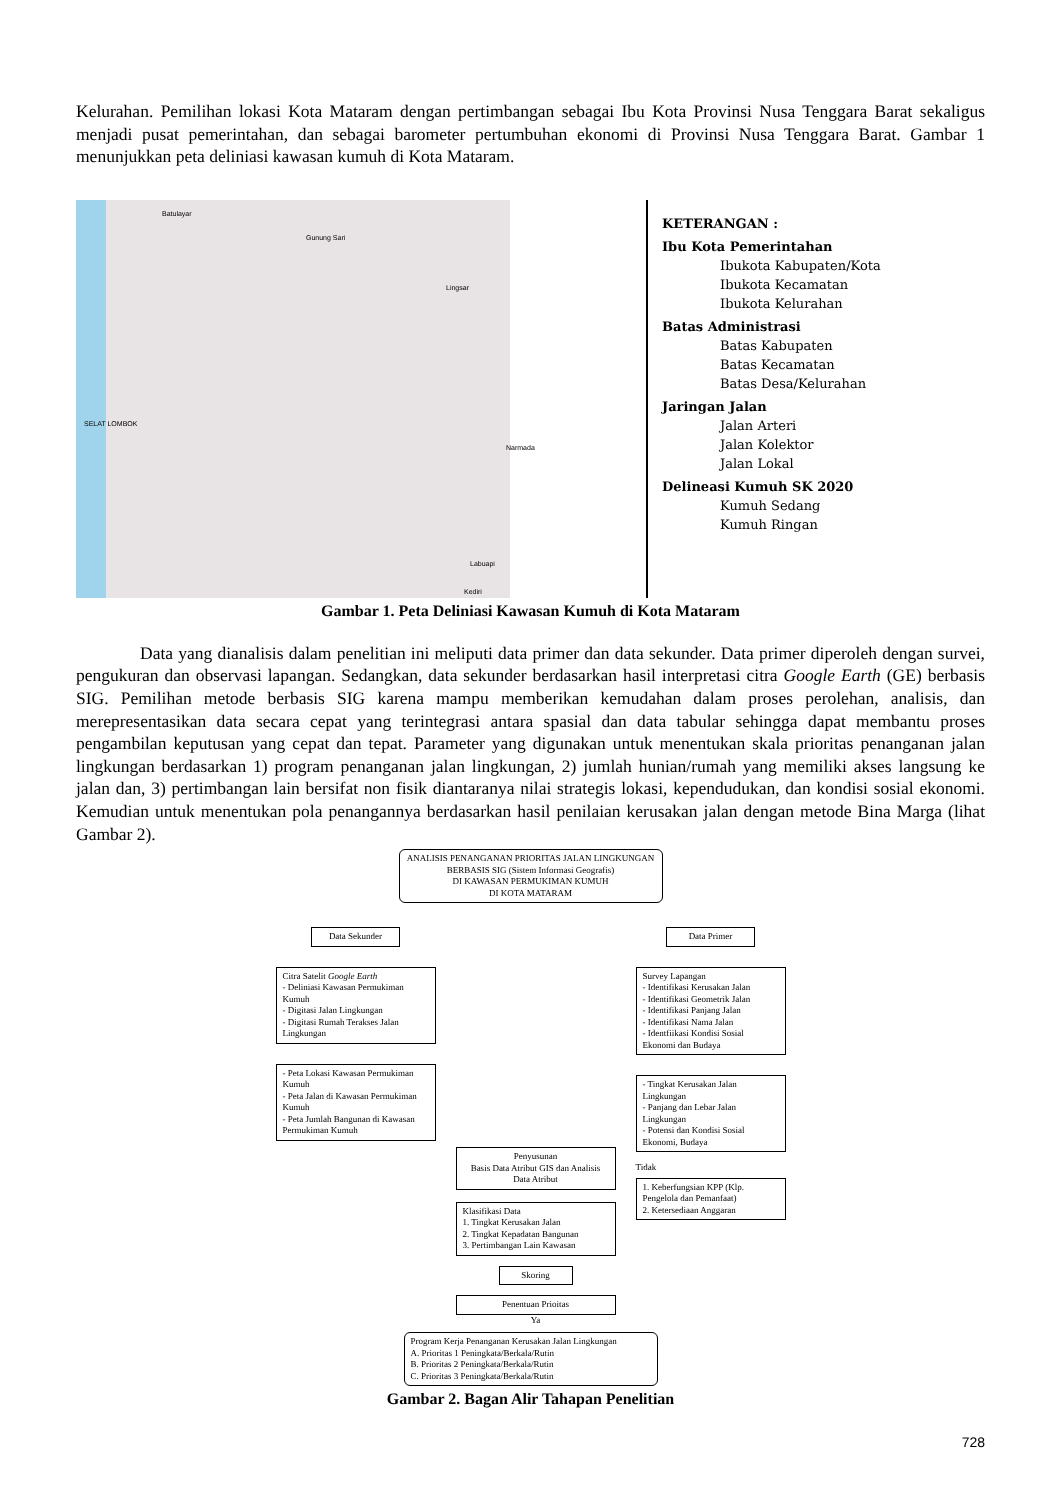Kelurahan. Pemilihan lokasi Kota Mataram dengan pertimbangan sebagai Ibu Kota Provinsi Nusa Tenggara Barat sekaligus menjadi pusat pemerintahan, dan sebagai barometer pertumbuhan ekonomi di Provinsi Nusa Tenggara Barat. Gambar 1 menunjukkan peta deliniasi kawasan kumuh di Kota Mataram.
Batulayar
Gunung Sari
Lingsar
Narmada
Labuapi
Kediri
SELAT LOMBOK
KETERANGAN :
Ibu Kota Pemerintahan
Ibukota Kabupaten/Kota
Ibukota Kecamatan
Ibukota Kelurahan
Batas Administrasi
Batas Kabupaten
Batas Kecamatan
Batas Desa/Kelurahan
Jaringan Jalan
Jalan Arteri
Jalan Kolektor
Jalan Lokal
Delineasi Kumuh SK 2020
Kumuh Sedang
Kumuh Ringan
Gambar 1. Peta Deliniasi Kawasan Kumuh di Kota Mataram
Data yang dianalisis dalam penelitian ini meliputi data primer dan data sekunder. Data primer diperoleh dengan survei, pengukuran dan observasi lapangan. Sedangkan, data sekunder berdasarkan hasil interpretasi citra Google Earth (GE) berbasis SIG. Pemilihan metode berbasis SIG karena mampu memberikan kemudahan dalam proses perolehan, analisis, dan merepresentasikan data secara cepat yang terintegrasi antara spasial dan data tabular sehingga dapat membantu proses pengambilan keputusan yang cepat dan tepat. Parameter yang digunakan untuk menentukan skala prioritas penanganan jalan lingkungan berdasarkan 1) program penanganan jalan lingkungan, 2) jumlah hunian/rumah yang memiliki akses langsung ke jalan dan, 3) pertimbangan lain bersifat non fisik diantaranya nilai strategis lokasi, kependudukan, dan kondisi sosial ekonomi. Kemudian untuk menentukan pola penangannya berdasarkan hasil penilaian kerusakan jalan dengan metode Bina Marga (lihat Gambar 2).
ANALISIS PENANGANAN PRIORITAS JALAN LINGKUNGAN
BERBASIS SIG (Sistem Informasi Geografis)
DI KAWASAN PERMUKIMAN KUMUH
DI KOTA MATARAM
Data Sekunder
Citra Satelit Google Earth
- Deliniasi Kawasan Permukiman Kumuh
- Digitasi Jalan Lingkungan
- Digitasi Rumah Terakses Jalan Lingkungan
- Peta Lokasi Kawasan Permukiman Kumuh
- Peta Jalan di Kawasan Permukiman Kumuh
- Peta Jumlah Bangunan di Kawasan Permukiman Kumuh
Penyusunan
Basis Data Atribut GIS dan Analisis Data Atribut
Klasifikasi Data
1. Tingkat Kerusakan Jalan
2. Tingkat Kepadatan Bangunan
3. Pertimbangan Lain Kawasan
Skoring
Penentuan Prioitas
Ya
Data Primer
Survey Lapangan
- Identifikasi Kerusakan Jalan
- Identifikasi Geometrik Jalan
- Identifikasi Panjang Jalan
- Identifikasi Nama Jalan
- Identfiikasi Kondisi Sosial Ekonomi dan Budaya
- Tingkat Kerusakan Jalan Lingkungan
- Panjang dan Lebar Jalan Lingkungan
- Potensi dan Kondisi Sosial Ekonomi, Budaya
Tidak
1. Keberfungsian KPP (Klp. Pengelola dan Pemanfaat)
2. Ketersediaan Anggaran
Program Kerja Penanganan Kerusakan Jalan Lingkungan
A. Prioritas 1 Peningkata/Berkala/Rutin
B. Prioritas 2 Peningkata/Berkala/Rutin
C. Prioritas 3 Peningkata/Berkala/Rutin
Gambar 2. Bagan Alir Tahapan Penelitian
728